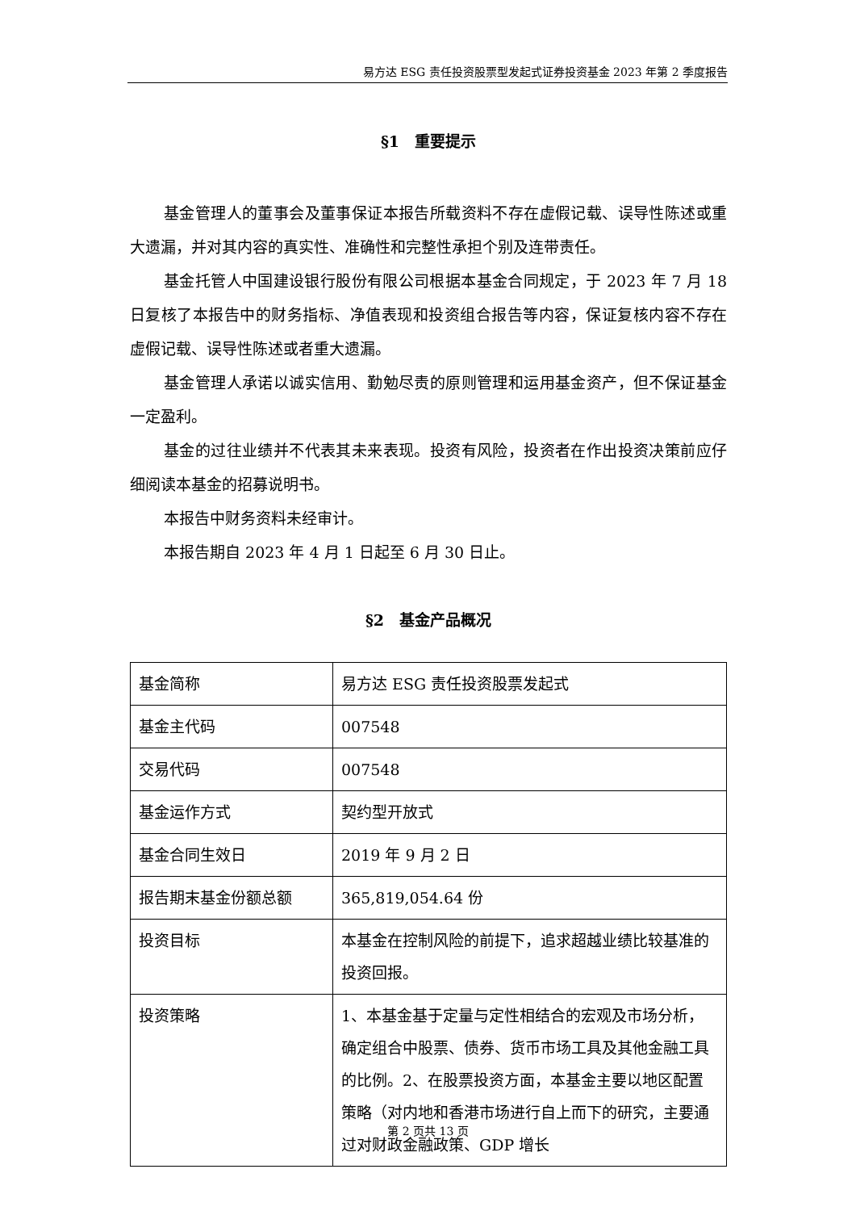易方达 ESG 责任投资股票型发起式证券投资基金 2023 年第 2 季度报告
§1　重要提示
基金管理人的董事会及董事保证本报告所载资料不存在虚假记载、误导性陈述或重大遗漏，并对其内容的真实性、准确性和完整性承担个别及连带责任。
基金托管人中国建设银行股份有限公司根据本基金合同规定，于 2023 年 7 月 18 日复核了本报告中的财务指标、净值表现和投资组合报告等内容，保证复核内容不存在虚假记载、误导性陈述或者重大遗漏。
基金管理人承诺以诚实信用、勤勉尽责的原则管理和运用基金资产，但不保证基金一定盈利。
基金的过往业绩并不代表其未来表现。投资有风险，投资者在作出投资决策前应仔细阅读本基金的招募说明书。
本报告中财务资料未经审计。
本报告期自 2023 年 4 月 1 日起至 6 月 30 日止。
§2　基金产品概况
| 基金简称 | 易方达 ESG 责任投资股票发起式 |
| 基金主代码 | 007548 |
| 交易代码 | 007548 |
| 基金运作方式 | 契约型开放式 |
| 基金合同生效日 | 2019 年 9 月 2 日 |
| 报告期末基金份额总额 | 365,819,054.64 份 |
| 投资目标 | 本基金在控制风险的前提下，追求超越业绩比较基准的投资回报。 |
| 投资策略 | 1、本基金基于定量与定性相结合的宏观及市场分析，确定组合中股票、债券、货币市场工具及其他金融工具的比例。2、在股票投资方面，本基金主要以地区配置策略（对内地和香港市场进行自上而下的研究，主要通过对财政金融政策、GDP 增长 |
第 2 页共 13 页